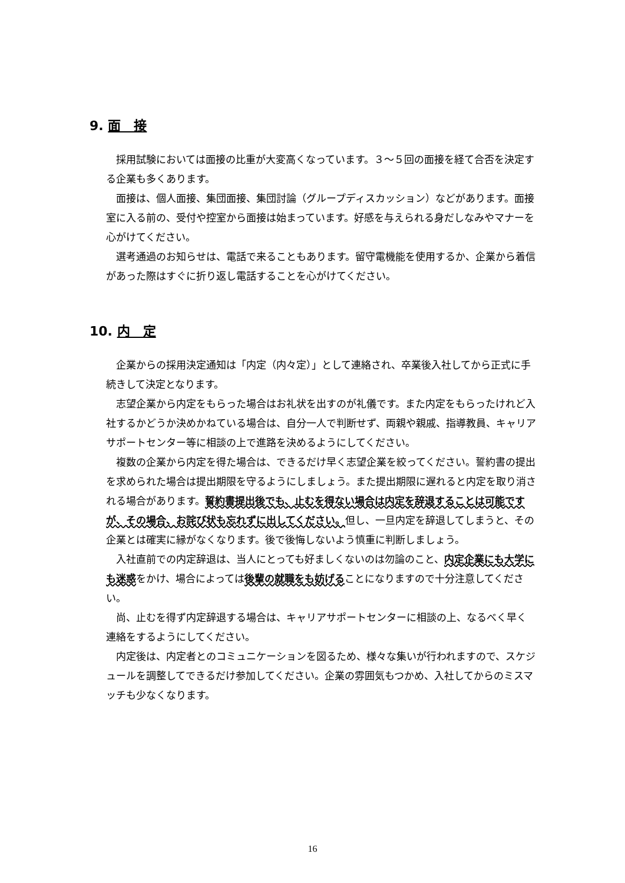9. 面　接
採用試験においては面接の比重が大変高くなっています。３～５回の面接を経て合否を決定する企業も多くあります。
面接は、個人面接、集団面接、集団討論（グループディスカッション）などがあります。面接室に入る前の、受付や控室から面接は始まっています。好感を与えられる身だしなみやマナーを心がけてください。
選考通過のお知らせは、電話で来ることもあります。留守電機能を使用するか、企業から着信があった際はすぐに折り返し電話することを心がけてください。
10. 内　定
企業からの採用決定通知は「内定（内々定）」として連絡され、卒業後入社してから正式に手続きして決定となります。
志望企業から内定をもらった場合はお礼状を出すのが礼儀です。また内定をもらったけれど入社するかどうか決めかねている場合は、自分一人で判断せず、両親や親戚、指導教員、キャリアサポートセンター等に相談の上で進路を決めるようにしてください。
複数の企業から内定を得た場合は、できるだけ早く志望企業を絞ってください。誓約書の提出を求められた場合は提出期限を守るようにしましょう。また提出期限に遅れると内定を取り消される場合があります。誓約書提出後でも、止むを得ない場合は内定を辞退することは可能ですが、その場合、お詫び状も忘れずに出してください。但し、一旦内定を辞退してしまうと、その企業とは確実に縁がなくなります。後で後悔しないよう慎重に判断しましょう。
入社直前での内定辞退は、当人にとっても好ましくないのは勿論のこと、内定企業にも大学にも迷惑をかけ、場合によっては後輩の就職をも妨げることになりますので十分注意してください。
尚、止むを得ず内定辞退する場合は、キャリアサポートセンターに相談の上、なるべく早く連絡をするようにしてください。
内定後は、内定者とのコミュニケーションを図るため、様々な集いが行われますので、スケジュールを調整してできるだけ参加してください。企業の雰囲気もつかめ、入社してからのミスマッチも少なくなります。
16